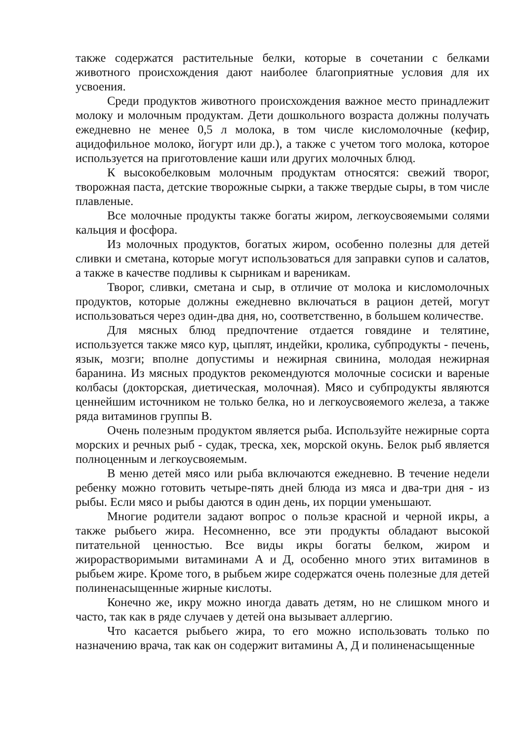также содержатся растительные белки, которые в сочетании с белками животного происхождения дают наиболее благоприятные условия для их усвоения.
Среди продуктов животного происхождения важное место принадлежит молоку и молочным продуктам. Дети дошкольного возраста должны получать ежедневно не менее 0,5 л молока, в том числе кисломолочные (кефир, ацидофильное молоко, йогурт или др.), а также с учетом того молока, которое используется на приготовление каши или других молочных блюд.
К высокобелковым молочным продуктам относятся: свежий творог, творожная паста, детские творожные сырки, а также твердые сыры, в том числе плавленые.
Все молочные продукты также богаты жиром, легкоусвояемыми солями кальция и фосфора.
Из молочных продуктов, богатых жиром, особенно полезны для детей сливки и сметана, которые могут использоваться для заправки супов и салатов, а также в качестве подливы к сырникам и вареникам.
Творог, сливки, сметана и сыр, в отличие от молока и кисломолочных продуктов, которые должны ежедневно включаться в рацион детей, могут использоваться через один-два дня, но, соответственно, в большем количестве.
Для мясных блюд предпочтение отдается говядине и телятине, используется также мясо кур, цыплят, индейки, кролика, субпродукты - печень, язык, мозги; вполне допустимы и нежирная свинина, молодая нежирная баранина. Из мясных продуктов рекомендуются молочные сосиски и вареные колбасы (докторская, диетическая, молочная). Мясо и субпродукты являются ценнейшим источником не только белка, но и легкоусвояемого железа, а также ряда витаминов группы В.
Очень полезным продуктом является рыба. Используйте нежирные сорта морских и речных рыб - судак, треска, хек, морской окунь. Белок рыб является полноценным и легкоусвояемым.
В меню детей мясо или рыба включаются ежедневно. В течение недели ребенку можно готовить четыре-пять дней блюда из мяса и два-три дня - из рыбы. Если мясо и рыбы даются в один день, их порции уменьшают.
Многие родители задают вопрос о пользе красной и черной икры, а также рыбьего жира. Несомненно, все эти продукты обладают высокой питательной ценностью. Все виды икры богаты белком, жиром и жирорастворимыми витаминами А и Д, особенно много этих витаминов в рыбьем жире. Кроме того, в рыбьем жире содержатся очень полезные для детей полиненасыщенные жирные кислоты.
Конечно же, икру можно иногда давать детям, но не слишком много и часто, так как в ряде случаев у детей она вызывает аллергию.
Что касается рыбьего жира, то его можно использовать только по назначению врача, так как он содержит витамины А, Д и полиненасыщенные